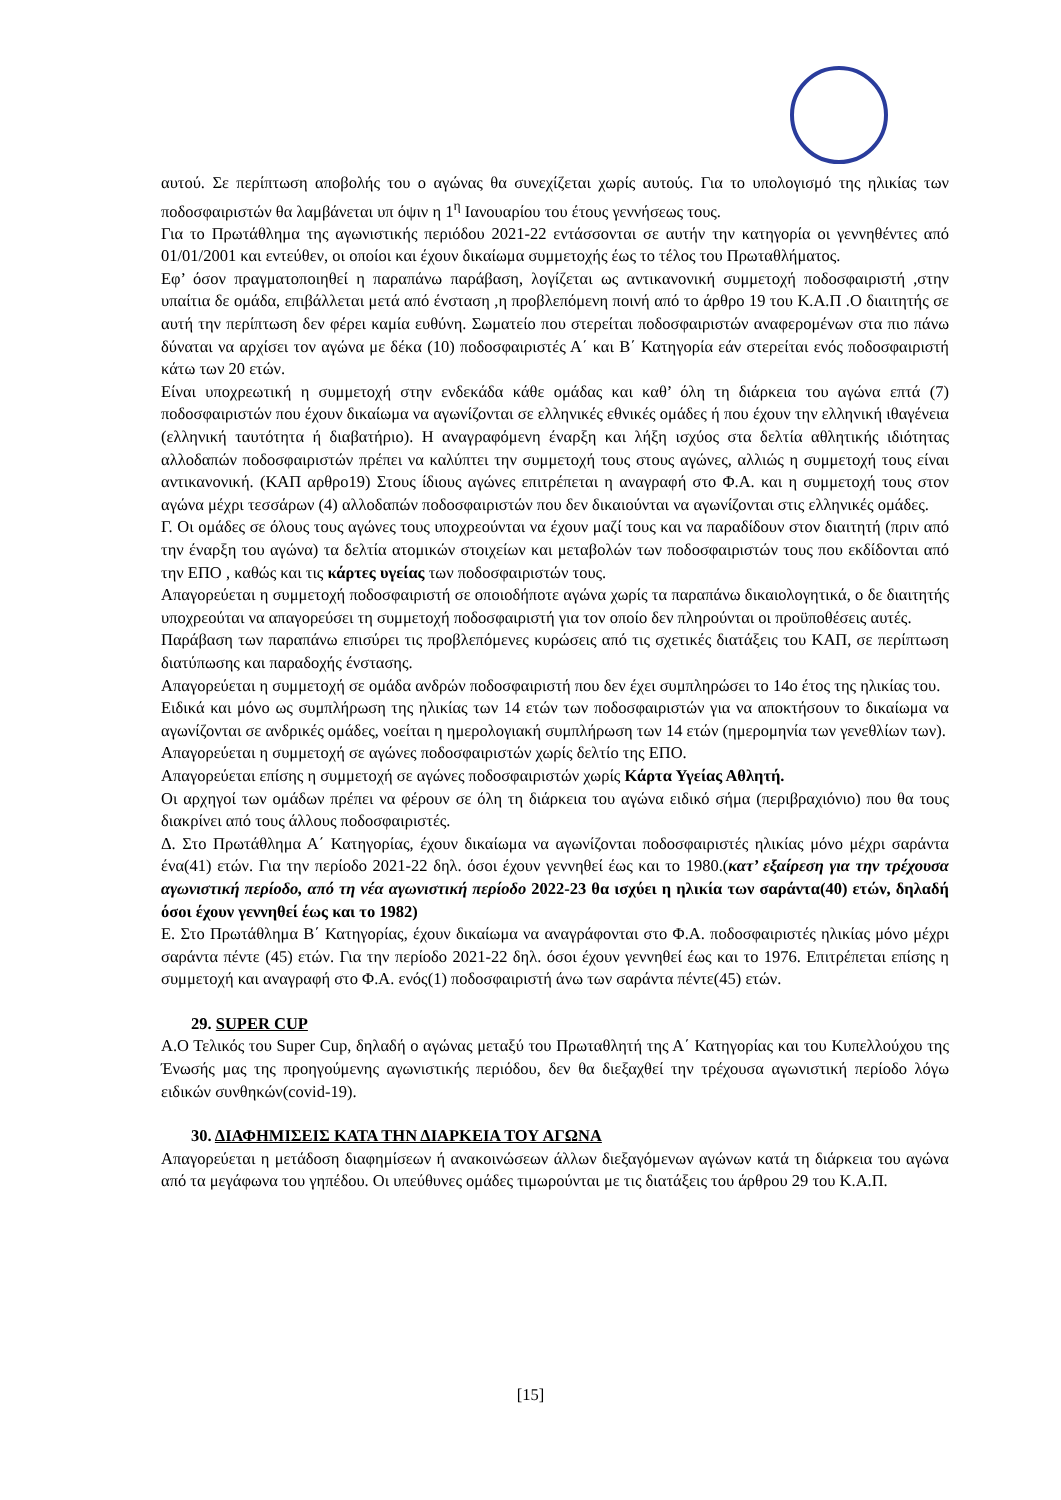αυτού. Σε περίπτωση αποβολής του ο αγώνας θα συνεχίζεται χωρίς αυτούς. Για το υπολογισμό της ηλικίας των ποδοσφαιριστών θα λαμβάνεται υπ όψιν η 1<sup>η</sup> Ιανουαρίου του έτους γεννήσεως τους.
Για το Πρωτάθλημα της αγωνιστικής περιόδου 2021-22 εντάσσονται σε αυτήν την κατηγορία οι γεννηθέντες από 01/01/2001 και εντεύθεν, οι οποίοι και έχουν δικαίωμα συμμετοχής έως το τέλος του Πρωταθλήματος.
Εφ’ όσον πραγματοποιηθεί η παραπάνω παράβαση, λογίζεται ως αντικανονική συμμετοχή ποδοσφαιριστή ,στην υπαίτια δε ομάδα, επιβάλλεται μετά από ένσταση ,η προβλεπόμενη ποινή από το άρθρο 19 του Κ.Α.Π .Ο διαιτητής σε αυτή την περίπτωση δεν φέρει καμία ευθύνη. Σωματείο που στερείται ποδοσφαιριστών αναφερομένων στα πιο πάνω δύναται να αρχίσει τον αγώνα με δέκα (10) ποδοσφαιριστές Α΄ και Β΄ Κατηγορία εάν στερείται ενός ποδοσφαιριστή κάτω των 20 ετών.
Είναι υποχρεωτική η συμμετοχή στην ενδεκάδα κάθε ομάδας και καθ’ όλη τη διάρκεια του αγώνα επτά (7) ποδοσφαιριστών που έχουν δικαίωμα να αγωνίζονται σε ελληνικές εθνικές ομάδες ή που έχουν την ελληνική ιθαγένεια (ελληνική ταυτότητα ή διαβατήριο). Η αναγραφόμενη έναρξη και λήξη ισχύος στα δελτία αθλητικής ιδιότητας αλλοδαπών ποδοσφαιριστών πρέπει να καλύπτει την συμμετοχή τους στους αγώνες, αλλιώς η συμμετοχή τους είναι αντικανονική. (ΚΑΠ αρθρο19) Στους ίδιους αγώνες επιτρέπεται η αναγραφή στο Φ.Α. και η συμμετοχή τους στον αγώνα μέχρι τεσσάρων (4) αλλοδαπών ποδοσφαιριστών που δεν δικαιούνται να αγωνίζονται στις ελληνικές ομάδες.
Γ. Οι ομάδες σε όλους τους αγώνες τους υποχρεούνται να έχουν μαζί τους και να παραδίδουν στον διαιτητή (πριν από την έναρξη του αγώνα) τα δελτία ατομικών στοιχείων και μεταβολών των ποδοσφαιριστών τους που εκδίδονται από την ΕΠΟ , καθώς και τις κάρτες υγείας των ποδοσφαιριστών τους.
Απαγορεύεται η συμμετοχή ποδοσφαιριστή σε οποιοδήποτε αγώνα χωρίς τα παραπάνω δικαιολογητικά, ο δε διαιτητής υποχρεούται να απαγορεύσει τη συμμετοχή ποδοσφαιριστή για τον οποίο δεν πληρούνται οι προϋποθέσεις αυτές.
Παράβαση των παραπάνω επισύρει τις προβλεπόμενες κυρώσεις από τις σχετικές διατάξεις του ΚΑΠ, σε περίπτωση διατύπωσης και παραδοχής ένστασης.
Απαγορεύεται η συμμετοχή σε ομάδα ανδρών ποδοσφαιριστή που δεν έχει συμπληρώσει το 14ο έτος της ηλικίας του.
Ειδικά και μόνο ως συμπλήρωση της ηλικίας των 14 ετών των ποδοσφαιριστών για να αποκτήσουν το δικαίωμα να αγωνίζονται σε ανδρικές ομάδες, νοείται η ημερολογιακή συμπλήρωση των 14 ετών (ημερομηνία των γενεθλίων των).
Απαγορεύεται η συμμετοχή σε αγώνες ποδοσφαιριστών χωρίς δελτίο της ΕΠΟ.
Απαγορεύεται επίσης η συμμετοχή σε αγώνες ποδοσφαιριστών χωρίς Κάρτα Υγείας Αθλητή.
Οι αρχηγοί των ομάδων πρέπει να φέρουν σε όλη τη διάρκεια του αγώνα ειδικό σήμα (περιβραχιόνιο) που θα τους διακρίνει από τους άλλους ποδοσφαιριστές.
Δ. Στο Πρωτάθλημα Α΄ Κατηγορίας, έχουν δικαίωμα να αγωνίζονται ποδοσφαιριστές ηλικίας μόνο μέχρι σαράντα ένα(41) ετών. Για την περίοδο 2021-22 δηλ. όσοι έχουν γεννηθεί έως και το 1980.(κατ’ εξαίρεση για την τρέχουσα αγωνιστική περίοδο, από τη νέα αγωνιστική περίοδο 2022-23 θα ισχύει η ηλικία των σαράντα(40) ετών, δηλαδή όσοι έχουν γεννηθεί έως και το 1982)
Ε. Στο Πρωτάθλημα Β΄ Κατηγορίας, έχουν δικαίωμα να αναγράφονται στο Φ.Α. ποδοσφαιριστές ηλικίας μόνο μέχρι σαράντα πέντε (45) ετών. Για την περίοδο 2021-22 δηλ. όσοι έχουν γεννηθεί έως και το 1976. Επιτρέπεται επίσης η συμμετοχή και αναγραφή στο Φ.Α. ενός(1) ποδοσφαιριστή άνω των σαράντα πέντε(45) ετών.
29. SUPER CUP
Α.Ο Τελικός του Super Cup, δηλαδή ο αγώνας μεταξύ του Πρωταθλητή της Α΄ Κατηγορίας και του Κυπελλούχου της Ένωσής μας της προηγούμενης αγωνιστικής περιόδου, δεν θα διεξαχθεί την τρέχουσα αγωνιστική περίοδο λόγω ειδικών συνθηκών(covid-19).
30. ΔΙΑΦΗΜΙΣΕΙΣ ΚΑΤΑ ΤΗΝ ΔΙΑΡΚΕΙΑ ΤΟΥ ΑΓΩΝΑ
Απαγορεύεται η μετάδοση διαφημίσεων ή ανακοινώσεων άλλων διεξαγόμενων αγώνων κατά τη διάρκεια του αγώνα από τα μεγάφωνα του γηπέδου. Οι υπεύθυνες ομάδες τιμωρούνται με τις διατάξεις του άρθρου 29 του Κ.Α.Π.
[15]